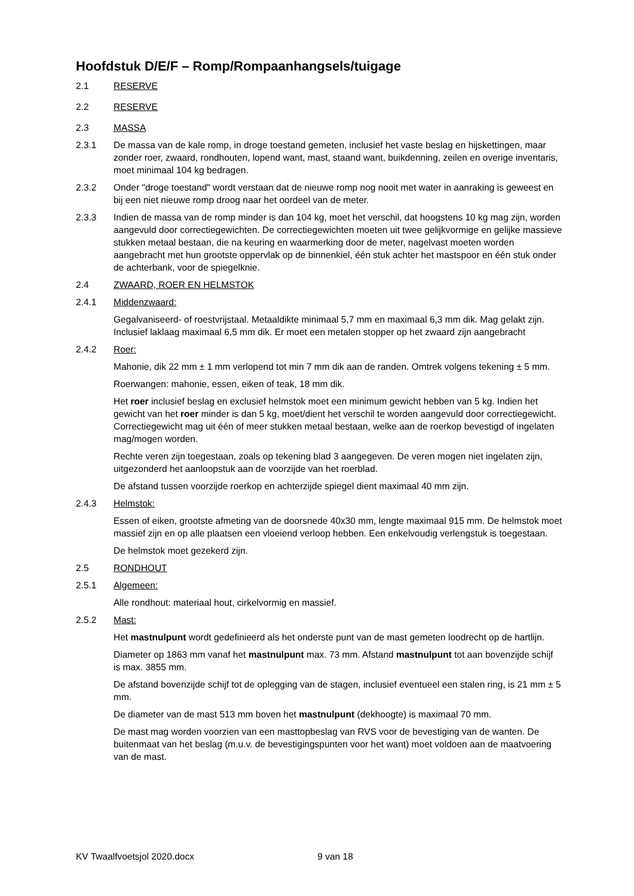Hoofdstuk D/E/F – Romp/Rompaanhangsels/tuigage
2.1 RESERVE
2.2 RESERVE
2.3 MASSA
2.3.1 De massa van de kale romp, in droge toestand gemeten, inclusief het vaste beslag en hijskettingen, maar zonder roer, zwaard, rondhouten, lopend want, mast, staand want, buikdenning, zeilen en overige inventaris, moet minimaal 104 kg bedragen.
2.3.2 Onder "droge toestand" wordt verstaan dat de nieuwe romp nog nooit met water in aanraking is geweest en bij een niet nieuwe romp droog naar het oordeel van de meter.
2.3.3 Indien de massa van de romp minder is dan 104 kg, moet het verschil, dat hoogstens 10 kg mag zijn, worden aangevuld door correctiegewichten. De correctiegewichten moeten uit twee gelijkvormige en gelijke massieve stukken metaal bestaan, die na keuring en waarmerking door de meter, nagelvast moeten worden aangebracht met hun grootste oppervlak op de binnenkiel, één stuk achter het mastspoor en één stuk onder de achterbank, voor de spiegelknie.
2.4 ZWAARD, ROER EN HELMSTOK
2.4.1 Middenzwaard:
Gegalvaniseerd- of roestvrijstaal. Metaaldikte minimaal 5,7 mm en maximaal 6,3 mm dik. Mag gelakt zijn. Inclusief laklaag maximaal 6,5 mm dik. Er moet een metalen stopper op het zwaard zijn aangebracht
2.4.2 Roer:
Mahonie, dik 22 mm ± 1 mm verlopend tot min 7 mm dik aan de randen. Omtrek volgens tekening ± 5 mm.
Roerwangen: mahonie, essen, eiken of teak, 18 mm dik.
Het roer inclusief beslag en exclusief helmstok moet een minimum gewicht hebben van 5 kg. Indien het gewicht van het roer minder is dan 5 kg, moet/dient het verschil te worden aangevuld door correctiegewicht. Correctiegewicht mag uit één of meer stukken metaal bestaan, welke aan de roerkop bevestigd of ingelaten mag/mogen worden.
Rechte veren zijn toegestaan, zoals op tekening blad 3 aangegeven. De veren mogen niet ingelaten zijn, uitgezonderd het aanloopstuk aan de voorzijde van het roerblad.
De afstand tussen voorzijde roerkop en achterzijde spiegel dient maximaal 40 mm zijn.
2.4.3 Helmstok:
Essen of eiken, grootste afmeting van de doorsnede 40x30 mm, lengte maximaal 915 mm. De helmstok moet massief zijn en op alle plaatsen een vloeiend verloop hebben. Een enkelvoudig verlengstuk is toegestaan.
De helmstok moet gezekerd zijn.
2.5 RONDHOUT
2.5.1 Algemeen:
Alle rondhout: materiaal hout, cirkelvormig en massief.
2.5.2 Mast:
Het mastnulpunt wordt gedefinieerd als het onderste punt van de mast gemeten loodrecht op de hartlijn.
Diameter op 1863 mm vanaf het mastnulpunt max. 73 mm. Afstand mastnulpunt tot aan bovenzijde schijf is max. 3855 mm.
De afstand bovenzijde schijf tot de oplegging van de stagen, inclusief eventueel een stalen ring, is 21 mm ± 5 mm.
De diameter van de mast 513 mm boven het mastnulpunt (dekhoogte) is maximaal 70 mm.
De mast mag worden voorzien van een masttopbeslag van RVS voor de bevestiging van de wanten. De buitenmaat van het beslag (m.u.v. de bevestigingspunten voor het want) moet voldoen aan de maatvoering van de mast.
KV Twaalfvoetsjol 2020.docx 9 van 18